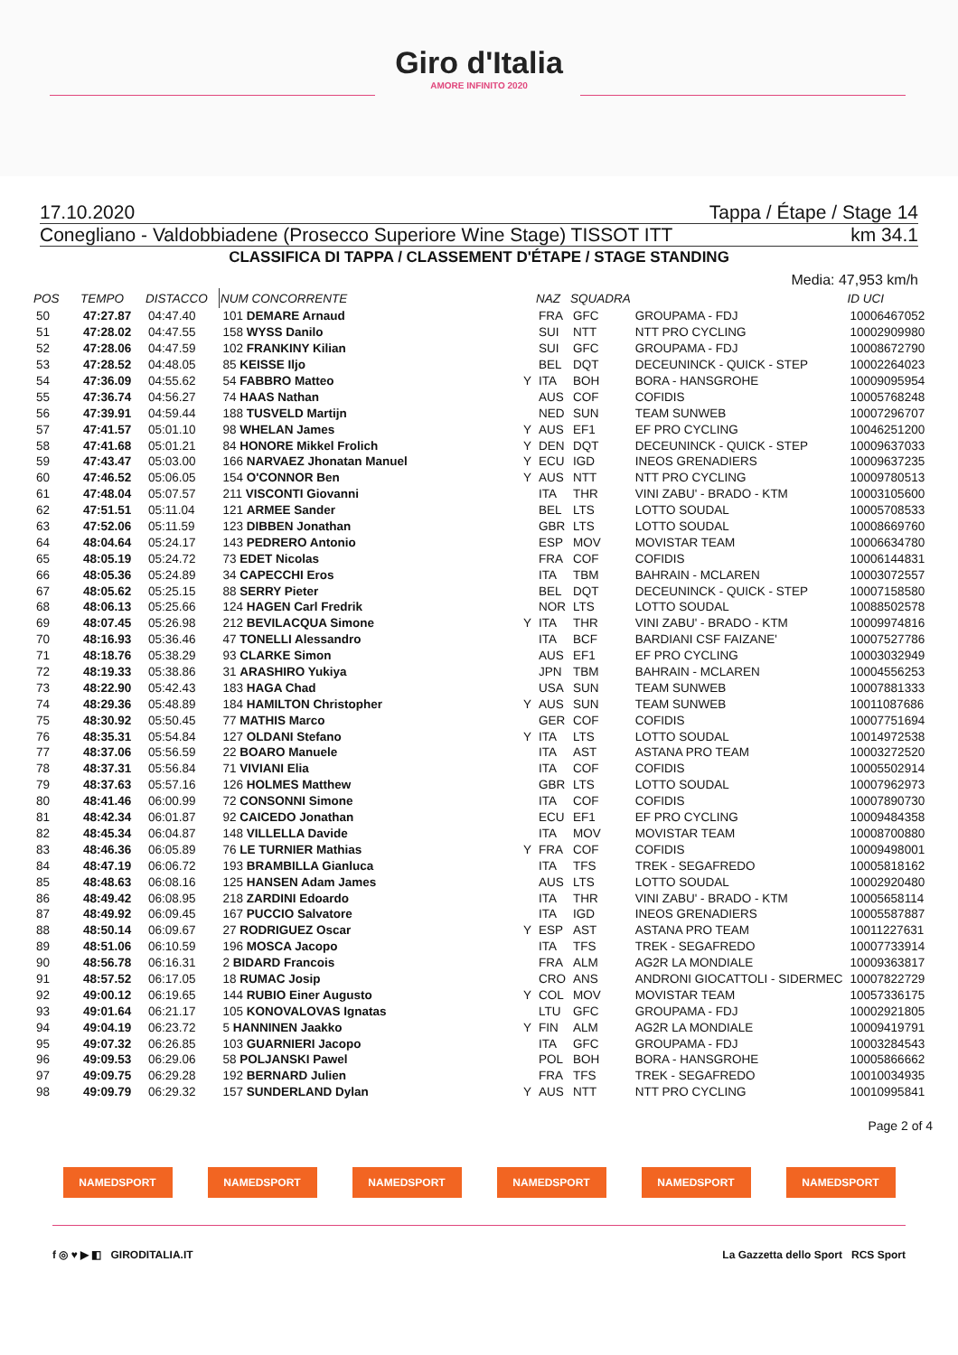Giro d'Italia
AMORE INFINITO 2020
17.10.2020 Tappa / Étape / Stage 14
Conegliano - Valdobbiadene (Prosecco Superiore Wine Stage) TISSOT ITT km 34.1
CLASSIFICA DI TAPPA / CLASSEMENT D'ÉTAPE / STAGE STANDING
Media: 47,953 km/h
| POS | TEMPO | DISTACCO | NUM CONCORRENTE | | NAZ | SQUADRA | | ID UCI |
| --- | --- | --- | --- | --- | --- | --- | --- | --- |
| 50 | 47:27.87 | 04:47.40 | 101 DEMARE Arnaud | | FRA | GFC | GROUPAMA - FDJ | 10006467052 |
| 51 | 47:28.02 | 04:47.55 | 158 WYSS Danilo | | SUI | NTT | NTT PRO CYCLING | 10002909980 |
| 52 | 47:28.06 | 04:47.59 | 102 FRANKINY Kilian | | SUI | GFC | GROUPAMA - FDJ | 10008672790 |
| 53 | 47:28.52 | 04:48.05 | 85 KEISSE Iljo | | BEL | DQT | DECEUNINCK - QUICK - STEP | 10002264023 |
| 54 | 47:36.09 | 04:55.62 | 54 FABBRO Matteo | Y | ITA | BOH | BORA - HANSGROHE | 10009095954 |
| 55 | 47:36.74 | 04:56.27 | 74 HAAS Nathan | | AUS | COF | COFIDIS | 10005768248 |
| 56 | 47:39.91 | 04:59.44 | 188 TUSVELD Martijn | | NED | SUN | TEAM SUNWEB | 10007296707 |
| 57 | 47:41.57 | 05:01.10 | 98 WHELAN James | Y | AUS | EF1 | EF PRO CYCLING | 10046251200 |
| 58 | 47:41.68 | 05:01.21 | 84 HONORE Mikkel Frolich | Y | DEN | DQT | DECEUNINCK - QUICK - STEP | 10009637033 |
| 59 | 47:43.47 | 05:03.00 | 166 NARVAEZ Jhonatan Manuel | Y | ECU | IGD | INEOS GRENADIERS | 10009637235 |
| 60 | 47:46.52 | 05:06.05 | 154 O'CONNOR Ben | Y | AUS | NTT | NTT PRO CYCLING | 10009780513 |
| 61 | 47:48.04 | 05:07.57 | 211 VISCONTI Giovanni | | ITA | THR | VINI ZABU' - BRADO - KTM | 10003105600 |
| 62 | 47:51.51 | 05:11.04 | 121 ARMEE Sander | | BEL | LTS | LOTTO SOUDAL | 10005708533 |
| 63 | 47:52.06 | 05:11.59 | 123 DIBBEN Jonathan | | GBR | LTS | LOTTO SOUDAL | 10008669760 |
| 64 | 48:04.64 | 05:24.17 | 143 PEDRERO Antonio | | ESP | MOV | MOVISTAR TEAM | 10006634780 |
| 65 | 48:05.19 | 05:24.72 | 73 EDET Nicolas | | FRA | COF | COFIDIS | 10006144831 |
| 66 | 48:05.36 | 05:24.89 | 34 CAPECCHI Eros | | ITA | TBM | BAHRAIN - MCLAREN | 10003072557 |
| 67 | 48:05.62 | 05:25.15 | 88 SERRY Pieter | | BEL | DQT | DECEUNINCK - QUICK - STEP | 10007158580 |
| 68 | 48:06.13 | 05:25.66 | 124 HAGEN Carl Fredrik | | NOR | LTS | LOTTO SOUDAL | 10088502578 |
| 69 | 48:07.45 | 05:26.98 | 212 BEVILACQUA Simone | Y | ITA | THR | VINI ZABU' - BRADO - KTM | 10009974816 |
| 70 | 48:16.93 | 05:36.46 | 47 TONELLI Alessandro | | ITA | BCF | BARDIANI CSF FAIZANE' | 10007527786 |
| 71 | 48:18.76 | 05:38.29 | 93 CLARKE Simon | | AUS | EF1 | EF PRO CYCLING | 10003032949 |
| 72 | 48:19.33 | 05:38.86 | 31 ARASHIRO Yukiya | | JPN | TBM | BAHRAIN - MCLAREN | 10004556253 |
| 73 | 48:22.90 | 05:42.43 | 183 HAGA Chad | | USA | SUN | TEAM SUNWEB | 10007881333 |
| 74 | 48:29.36 | 05:48.89 | 184 HAMILTON Christopher | Y | AUS | SUN | TEAM SUNWEB | 10011087686 |
| 75 | 48:30.92 | 05:50.45 | 77 MATHIS Marco | | GER | COF | COFIDIS | 10007751694 |
| 76 | 48:35.31 | 05:54.84 | 127 OLDANI Stefano | Y | ITA | LTS | LOTTO SOUDAL | 10014972538 |
| 77 | 48:37.06 | 05:56.59 | 22 BOARO Manuele | | ITA | AST | ASTANA PRO TEAM | 10003272520 |
| 78 | 48:37.31 | 05:56.84 | 71 VIVIANI Elia | | ITA | COF | COFIDIS | 10005502914 |
| 79 | 48:37.63 | 05:57.16 | 126 HOLMES Matthew | | GBR | LTS | LOTTO SOUDAL | 10007962973 |
| 80 | 48:41.46 | 06:00.99 | 72 CONSONNI Simone | | ITA | COF | COFIDIS | 10007890730 |
| 81 | 48:42.34 | 06:01.87 | 92 CAICEDO Jonathan | | ECU | EF1 | EF PRO CYCLING | 10009484358 |
| 82 | 48:45.34 | 06:04.87 | 148 VILLELLA Davide | | ITA | MOV | MOVISTAR TEAM | 10008700880 |
| 83 | 48:46.36 | 06:05.89 | 76 LE TURNIER Mathias | Y | FRA | COF | COFIDIS | 10009498001 |
| 84 | 48:47.19 | 06:06.72 | 193 BRAMBILLA Gianluca | | ITA | TFS | TREK - SEGAFREDO | 10005818162 |
| 85 | 48:48.63 | 06:08.16 | 125 HANSEN Adam James | | AUS | LTS | LOTTO SOUDAL | 10002920480 |
| 86 | 48:49.42 | 06:08.95 | 218 ZARDINI Edoardo | | ITA | THR | VINI ZABU' - BRADO - KTM | 10005658114 |
| 87 | 48:49.92 | 06:09.45 | 167 PUCCIO Salvatore | | ITA | IGD | INEOS GRENADIERS | 10005587887 |
| 88 | 48:50.14 | 06:09.67 | 27 RODRIGUEZ Oscar | Y | ESP | AST | ASTANA PRO TEAM | 10011227631 |
| 89 | 48:51.06 | 06:10.59 | 196 MOSCA Jacopo | | ITA | TFS | TREK - SEGAFREDO | 10007733914 |
| 90 | 48:56.78 | 06:16.31 | 2 BIDARD Francois | | FRA | ALM | AG2R LA MONDIALE | 10009363817 |
| 91 | 48:57.52 | 06:17.05 | 18 RUMAC Josip | | CRO | ANS | ANDRONI GIOCATTOLI - SIDERMEC | 10007822729 |
| 92 | 49:00.12 | 06:19.65 | 144 RUBIO Einer Augusto | Y | COL | MOV | MOVISTAR TEAM | 10057336175 |
| 93 | 49:01.64 | 06:21.17 | 105 KONOVALOVAS Ignatas | | LTU | GFC | GROUPAMA - FDJ | 10002921805 |
| 94 | 49:04.19 | 06:23.72 | 5 HANNINEN Jaakko | Y | FIN | ALM | AG2R LA MONDIALE | 10009419791 |
| 95 | 49:07.32 | 06:26.85 | 103 GUARNIERI Jacopo | | ITA | GFC | GROUPAMA - FDJ | 10003284543 |
| 96 | 49:09.53 | 06:29.06 | 58 POLJANSKI Pawel | | POL | BOH | BORA - HANSGROHE | 10005866662 |
| 97 | 49:09.75 | 06:29.28 | 192 BERNARD Julien | | FRA | TFS | TREK - SEGAFREDO | 10010034935 |
| 98 | 49:09.79 | 06:29.32 | 157 SUNDERLAND Dylan | Y | AUS | NTT | NTT PRO CYCLING | 10010995841 |
Page 2 of 4
NAMEDSPORT NAMEDSPORT NAMEDSPORT NAMEDSPORT NAMEDSPORT NAMEDSPORT
f ◎ ♥ ▶ ◧ GIRODITALIA.IT La Gazzetta dello Sport RCS Sport